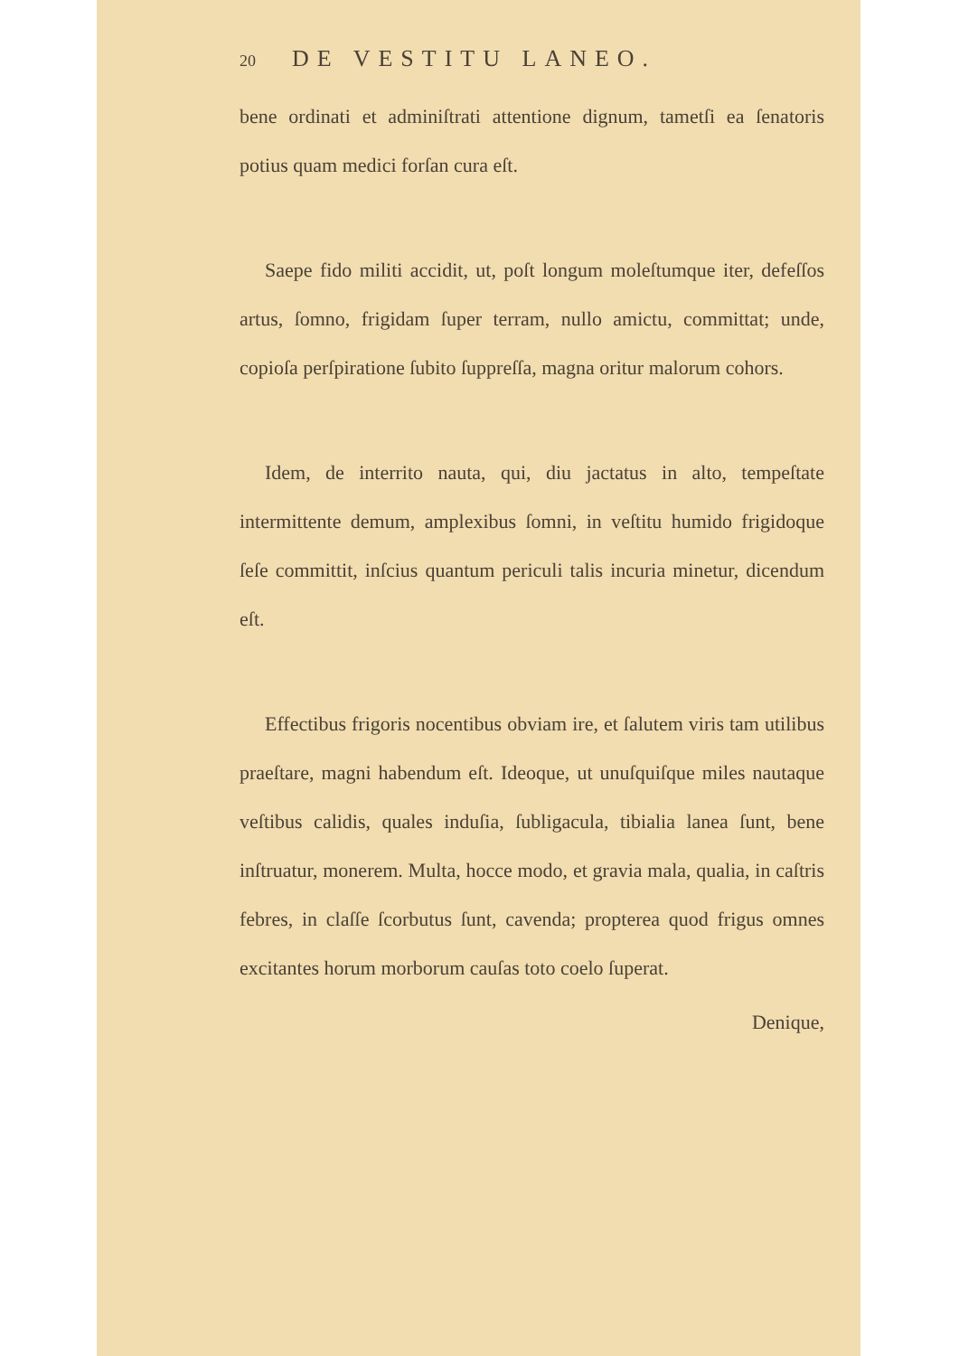20 DE VESTITU LANEO.
bene ordinati et adminiſtrati attentione dignum, tametſi ea ſenatoris potius quam medici forſan cura eſt.
Saepe fido militi accidit, ut, poſt longum moleſtumque iter, defeſſos artus, ſomno, frigidam ſuper terram, nullo amictu, committat; unde, copioſa perſpiratione ſubito ſuppreſſa, magna oritur malorum cohors.
Idem, de interrito nauta, qui, diu jactatus in alto, tempeſtate intermittente demum, amplexibus ſomni, in veſtitu humido frigidoque ſeſe committit, inſcius quantum periculi talis incuria minetur, dicendum eſt.
Effectibus frigoris nocentibus obviam ire, et ſalutem viris tam utilibus praeſtare, magni habendum eſt. Ideoque, ut unuſquiſque miles nautaque veſtibus calidis, quales induſia, ſubligacula, tibialia lanea ſunt, bene inſtruatur, monerem. Multa, hocce modo, et gravia mala, qualia, in caſtris febres, in claſſe ſcorbutus ſunt, cavenda; propterea quod frigus omnes excitantes horum morborum cauſas toto coelo ſuperat.
Denique,